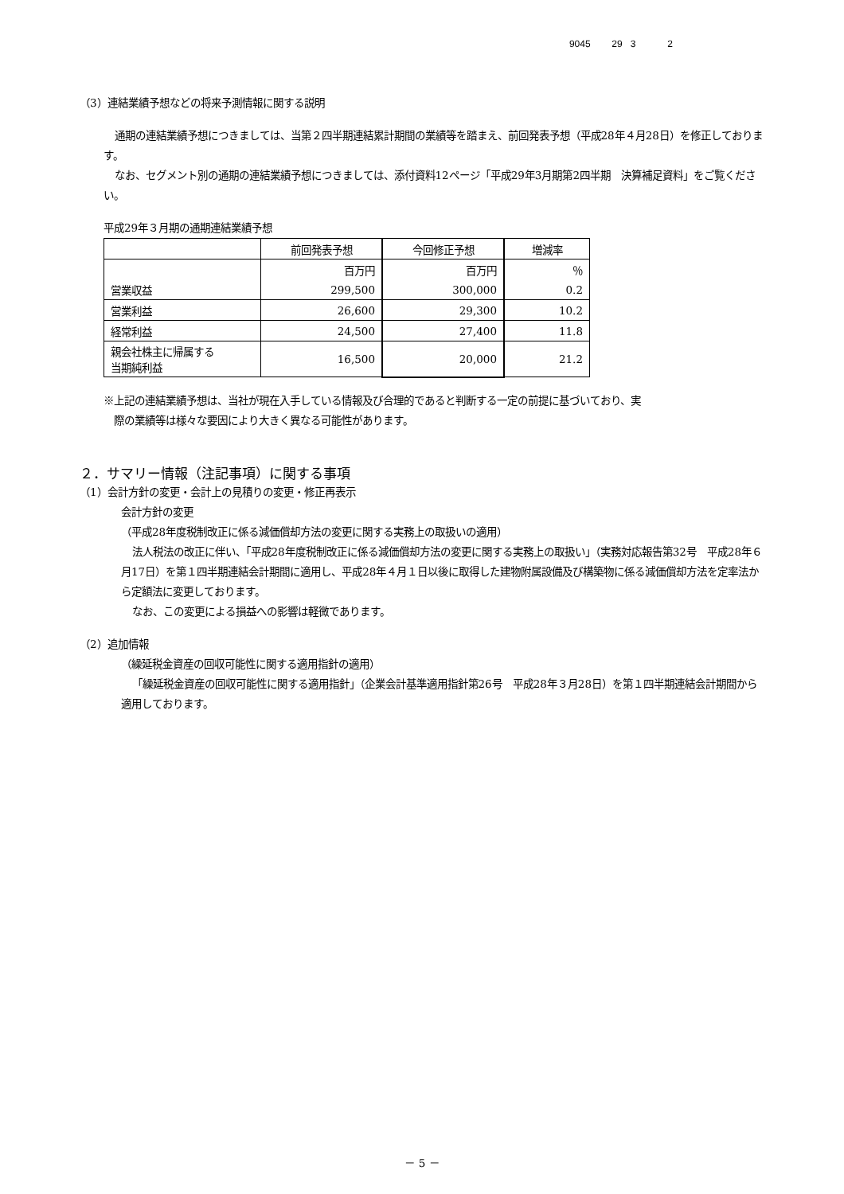9045 29 3 2
（3）連結業績予想などの将来予測情報に関する説明
通期の連結業績予想につきましては、当第２四半期連結累計期間の業績等を踏まえ、前回発表予想（平成28年４月28日）を修正しております。
なお、セグメント別の通期の連結業績予想につきましては、添付資料12ページ「平成29年3月期第2四半期　決算補足資料」をご覧ください。
平成29年３月期の通期連結業績予想
| | 前回発表予想 | 今回修正予想 | 増減率 |
| --- | --- | --- | --- |
| | 百万円 | 百万円 | ％ |
| 営業収益 | 299,500 | 300,000 | 0.2 |
| 営業利益 | 26,600 | 29,300 | 10.2 |
| 経常利益 | 24,500 | 27,400 | 11.8 |
| 親会社株主に帰属する 当期純利益 | 16,500 | 20,000 | 21.2 |
※上記の連結業績予想は、当社が現在入手している情報及び合理的であると判断する一定の前提に基づいており、実
　際の業績等は様々な要因により大きく異なる可能性があります。
２．サマリー情報（注記事項）に関する事項
（1）会計方針の変更・会計上の見積りの変更・修正再表示
会計方針の変更
（平成28年度税制改正に係る減価償却方法の変更に関する実務上の取扱いの適用）
法人税法の改正に伴い、「平成28年度税制改正に係る減価償却方法の変更に関する実務上の取扱い」（実務対応報告第32号　平成28年６月17日）を第１四半期連結会計期間に適用し、平成28年４月１日以後に取得した建物附属設備及び構築物に係る減価償却方法を定率法から定額法に変更しております。
なお、この変更による損益への影響は軽微であります。
（2）追加情報
（繰延税金資産の回収可能性に関する適用指針の適用）
「繰延税金資産の回収可能性に関する適用指針」（企業会計基準適用指針第26号　平成28年３月28日）を第１四半期連結会計期間から適用しております。
－ 5 －